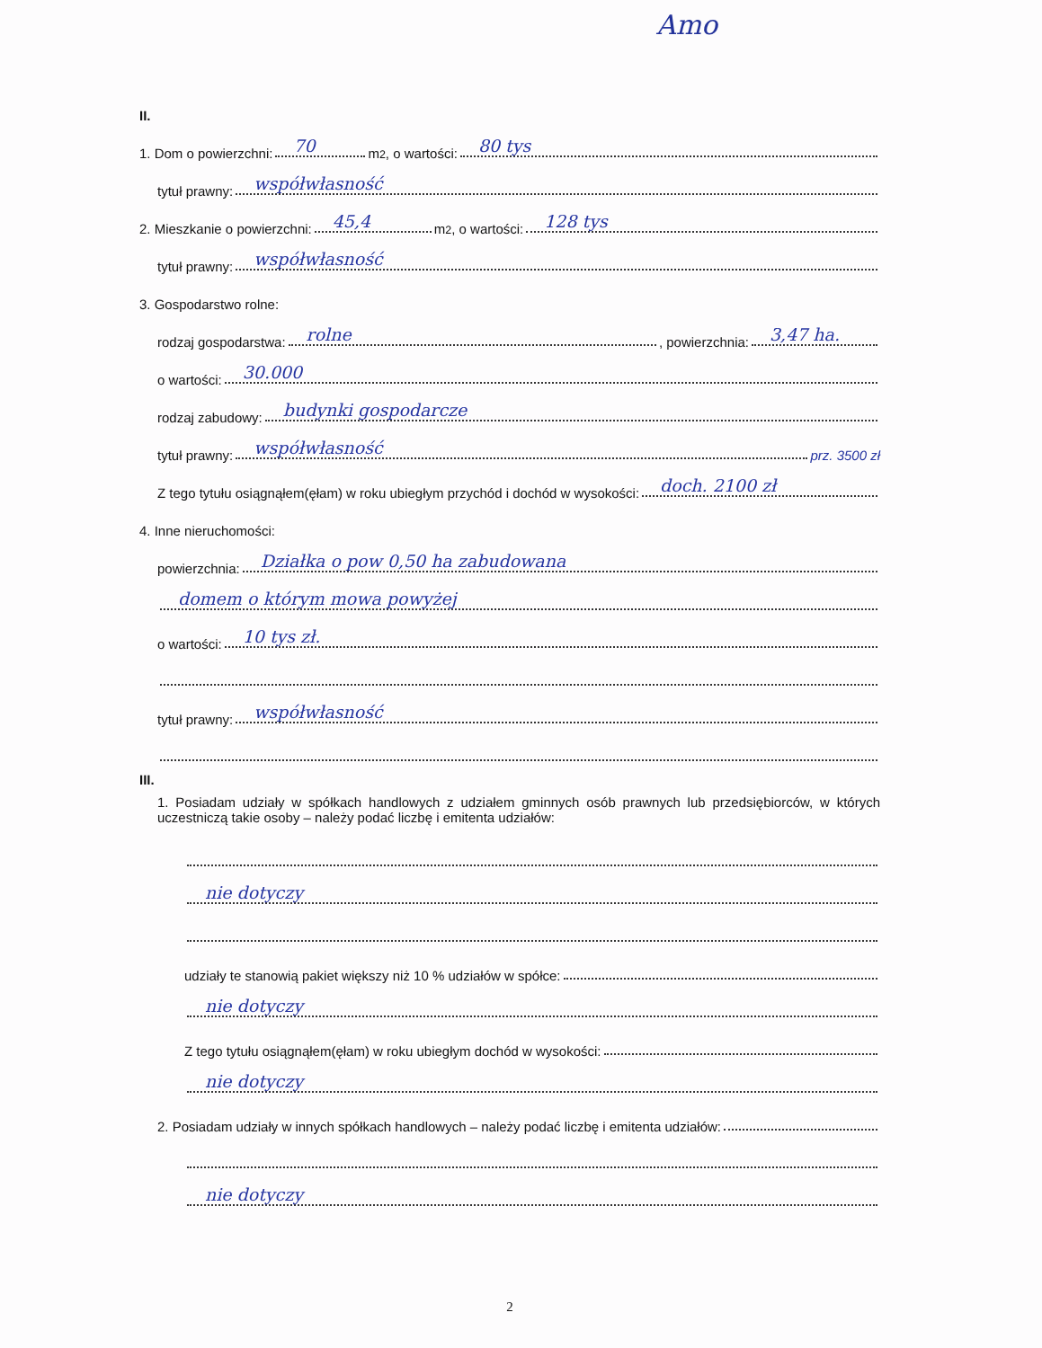Amo
II.
1. Dom o powierzchni: 70 m<sup>2</sup>, o wartości: 80 tys
tytuł prawny: współwłasność
2. Mieszkanie o powierzchni: 45,4 m<sup>2</sup>, o wartości: 128 tys
tytuł prawny: współwłasność
3. Gospodarstwo rolne:
rodzaj gospodarstwa: rolne, powierzchnia: 3,47 ha.
o wartości: 30.000
rodzaj zabudowy: budynki gospodarcze
tytuł prawny: współwłasność prz. 3500 zł
Z tego tytułu osiągnąłem(ęłam) w roku ubiegłym przychód i dochód w wysokości: doch. 2100 zł
4. Inne nieruchomości:
powierzchnia: Działka o pow 0,50 ha zabudowana
domem o którym mowa powyżej
o wartości: 10 tys zł.
tytuł prawny: współwłasność
III.
1. Posiadam udziały w spółkach handlowych z udziałem gminnych osób prawnych lub przedsiębiorców, w których uczestniczą takie osoby – należy podać liczbę i emitenta udziałów:
nie dotyczy
udziały te stanowią pakiet większy niż 10 % udziałów w spółce:
nie dotyczy
Z tego tytułu osiągnąłem(ęłam) w roku ubiegłym dochód w wysokości:
nie dotyczy
2. Posiadam udziały w innych spółkach handlowych – należy podać liczbę i emitenta udziałów:
nie dotyczy
2